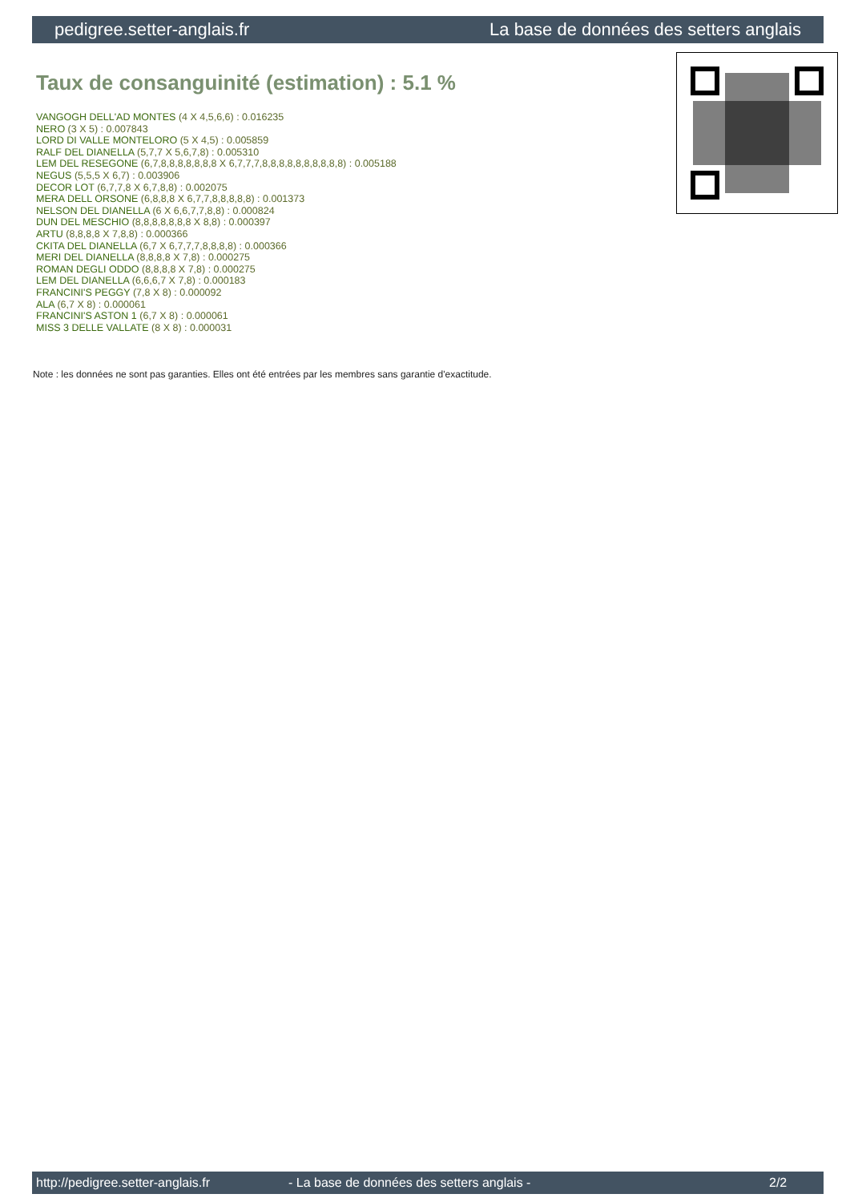pedigree.setter-anglais.fr La base de données des setters anglais
Taux de consanguinité (estimation) : 5.1 %
VANGOGH DELL'AD MONTES (4 X 4,5,6,6) : 0.016235
NERO (3 X 5) : 0.007843
LORD DI VALLE MONTELORO (5 X 4,5) : 0.005859
RALF DEL DIANELLA (5,7,7 X 5,6,7,8) : 0.005310
LEM DEL RESEGONE (6,7,8,8,8,8,8,8,8 X 6,7,7,7,8,8,8,8,8,8,8,8,8,8) : 0.005188
NEGUS (5,5,5 X 6,7) : 0.003906
DECOR LOT (6,7,7,8 X 6,7,8,8) : 0.002075
MERA DELL ORSONE (6,8,8,8 X 6,7,7,8,8,8,8,8) : 0.001373
NELSON DEL DIANELLA (6 X 6,6,7,7,8,8) : 0.000824
DUN DEL MESCHIO (8,8,8,8,8,8,8 X 8,8) : 0.000397
ARTU (8,8,8,8 X 7,8,8) : 0.000366
CKITA DEL DIANELLA (6,7 X 6,7,7,7,8,8,8,8) : 0.000366
MERI DEL DIANELLA (8,8,8,8 X 7,8) : 0.000275
ROMAN DEGLI ODDO (8,8,8,8 X 7,8) : 0.000275
LEM DEL DIANELLA (6,6,6,7 X 7,8) : 0.000183
FRANCINI'S PEGGY (7,8 X 8) : 0.000092
ALA (6,7 X 8) : 0.000061
FRANCINI'S ASTON 1 (6,7 X 8) : 0.000061
MISS 3 DELLE VALLATE (8 X 8) : 0.000031
Note : les données ne sont pas garanties. Elles ont été entrées par les membres sans garantie d'exactitude.
http://pedigree.setter-anglais.fr - La base de données des setters anglais - 2/2